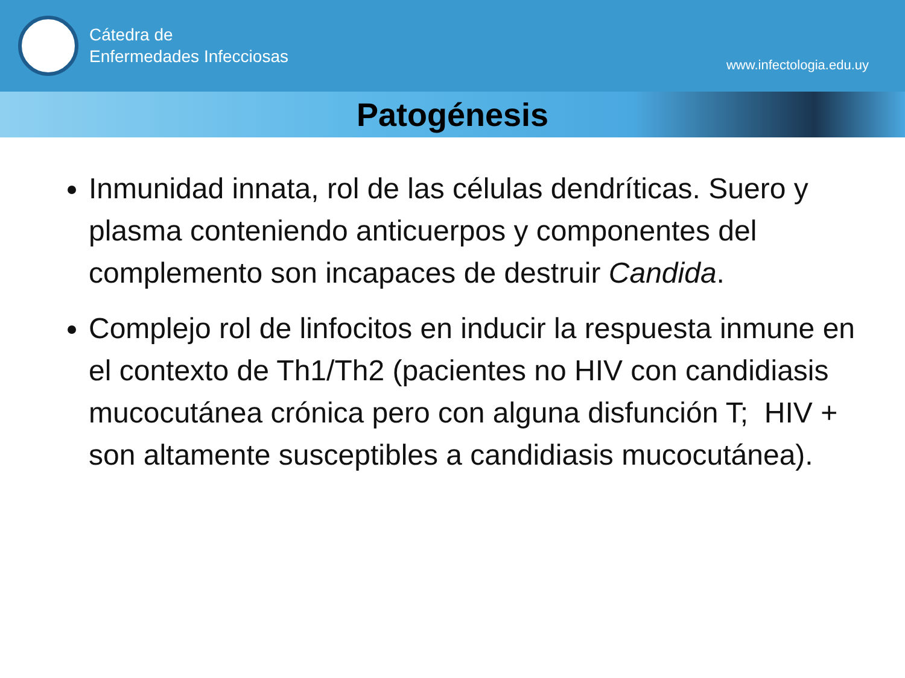Cátedra de
Enfermedades Infecciosas
www.infectologia.edu.uy
Patogénesis
Inmunidad innata, rol de las células dendríticas. Suero y plasma conteniendo anticuerpos y componentes del complemento son incapaces de destruir Candida.
Complejo rol de linfocitos en inducir la respuesta inmune en el contexto de Th1/Th2 (pacientes no HIV con candidiasis mucocutánea crónica pero con alguna disfunción T; HIV + son altamente susceptibles a candidiasis mucocutánea).